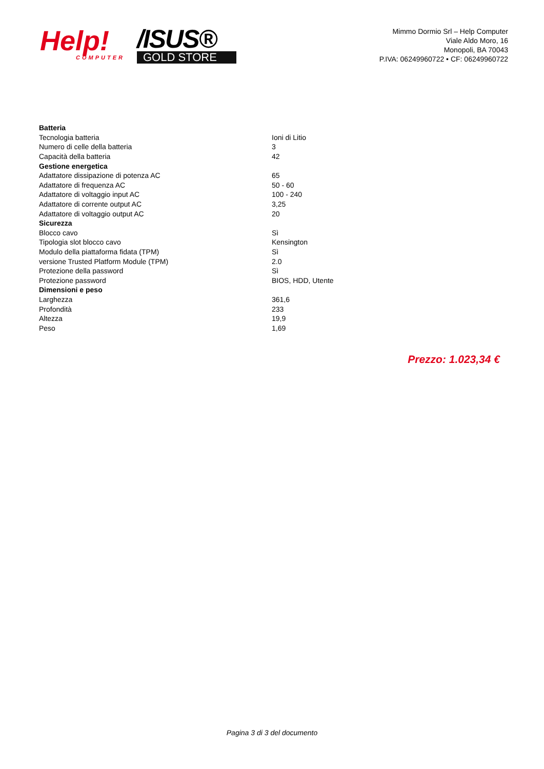Help!
COMPUTER
/ISUS®
GOLD STORE
Mimmo Dormio Srl – Help Computer
Viale Aldo Moro, 16
Monopoli, BA 70043
P.IVA: 06249960722 • CF: 06249960722
| Batteria | |
| --- | --- |
| Tecnologia batteria | Ioni di Litio |
| Numero di celle della batteria | 3 |
| Capacità della batteria | 42 |
| Gestione energetica | |
| Adattatore dissipazione di potenza AC | 65 |
| Adattatore di frequenza AC | 50 - 60 |
| Adattatore di voltaggio input AC | 100 - 240 |
| Adattatore di corrente output AC | 3,25 |
| Adattatore di voltaggio output AC | 20 |
| Sicurezza | |
| Blocco cavo | Sì |
| Tipologia slot blocco cavo | Kensington |
| Modulo della piattaforma fidata (TPM) | Sì |
| versione Trusted Platform Module (TPM) | 2.0 |
| Protezione della password | Sì |
| Protezione password | BIOS, HDD, Utente |
| Dimensioni e peso | |
| Larghezza | 361,6 |
| Profondità | 233 |
| Altezza | 19,9 |
| Peso | 1,69 |
Prezzo: 1.023,34 €
Pagina 3 di 3 del documento